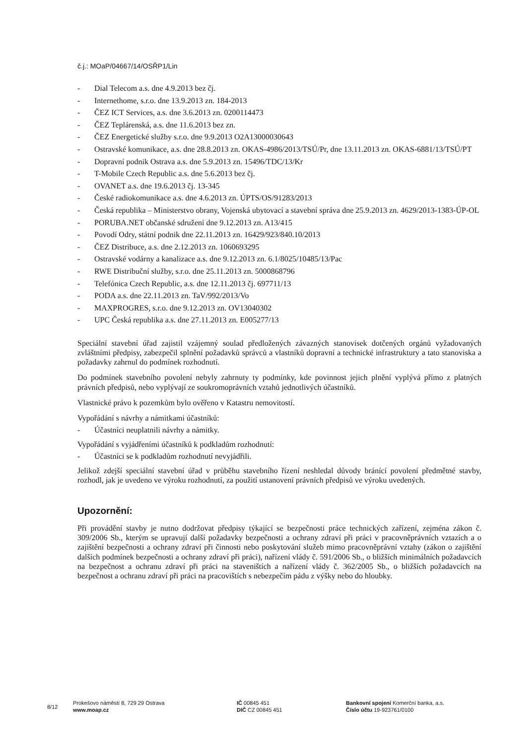č.j.: MOaP/04667/14/OSŘP1/Lin
- Dial Telecom a.s. dne 4.9.2013 bez čj.
- Internethome, s.r.o. dne 13.9.2013 zn. 184-2013
- ČEZ ICT Services, a.s. dne 3.6.2013 zn. 0200114473
- ČEZ Teplárenská, a.s. dne 11.6.2013 bez zn.
- ČEZ Energetické služby s.r.o. dne 9.9.2013 O2A13000030643
- Ostravské komunikace, a.s. dne 28.8.2013 zn. OKAS-4986/2013/TSÚ/Pr, dne 13.11.2013 zn. OKAS-6881/13/TSÚ/PT
- Dopravní podnik Ostrava a.s. dne 5.9.2013 zn. 15496/TDC/13/Kr
- T-Mobile Czech Republic a.s. dne 5.6.2013 bez čj.
- OVANET a.s. dne 19.6.2013 čj. 13-345
- České radiokomunikace a.s. dne 4.6.2013 zn. ÚPTS/OS/91283/2013
- Česká republika – Ministerstvo obrany, Vojenská ubytovací a stavební správa dne 25.9.2013 zn. 4629/2013-1383-ÚP-OL
- PORUBA.NET občanské sdružení dne 9.12.2013 zn. A13/415
- Povodí Odry, státní podnik dne 22.11.2013 zn. 16429/923/840.10/2013
- ČEZ Distribuce, a.s. dne 2.12.2013 zn. 1060693295
- Ostravské vodárny a kanalizace a.s. dne 9.12.2013 zn. 6.1/8025/10485/13/Pac
- RWE Distribuční služby, s.r.o. dne 25.11.2013 zn. 5000868796
- Telefónica Czech Republic, a.s. dne 12.11.2013 čj. 697711/13
- PODA a.s. dne 22.11.2013 zn. TaV/992/2013/Vo
- MAXPROGRES, s.r.o. dne 9.12.2013 zn. OV13040302
- UPC Česká republika a.s. dne 27.11.2013 zn. E005277/13
Speciální stavební úřad zajistil vzájemný soulad předložených závazných stanovisek dotčených orgánů vyžadovaných zvláštními předpisy, zabezpečil splnění požadavků správců a vlastníků dopravní a technické infrastruktury a tato stanoviska a požadavky zahrnul do podmínek rozhodnutí.
Do podmínek stavebního povolení nebyly zahrnuty ty podmínky, kde povinnost jejich plnění vyplývá přímo z platných právních předpisů, nebo vyplývají ze soukromoprávních vztahů jednotlivých účastníků.
Vlastnické právo k pozemkům bylo ověřeno v Katastru nemovitostí.
Vypořádání s návrhy a námitkami účastníků:
- Účastníci neuplatnili návrhy a námitky.
Vypořádání s vyjádřeními účastníků k podkladům rozhodnutí:
- Účastníci se k podkladům rozhodnutí nevyjádřili.
Jelikož zdejší speciální stavební úřad v průběhu stavebního řízení neshledal důvody bránící povolení předmětné stavby, rozhodl, jak je uvedeno ve výroku rozhodnutí, za použití ustanovení právních předpisů ve výroku uvedených.
Upozornění:
Při provádění stavby je nutno dodržovat předpisy týkající se bezpečnosti práce technických zařízení, zejména zákon č. 309/2006 Sb., kterým se upravují další požadavky bezpečnosti a ochrany zdraví při práci v pracovněprávních vztazích a o zajištění bezpečnosti a ochrany zdraví při činnosti nebo poskytování služeb mimo pracovněprávní vztahy (zákon o zajištění dalších podmínek bezpečnosti a ochrany zdraví při práci), nařízení vlády č. 591/2006 Sb., o bližších minimálních požadavcích na bezpečnost a ochranu zdraví při práci na staveništích a nařízení vlády č. 362/2005 Sb., o bližších požadavcích na bezpečnost a ochranu zdraví při práci na pracovištích s nebezpečím pádu z výšky nebo do hloubky.
8/12
Prokešovo náměstí 8, 729 29 Ostrava
www.moap.cz
IČ 00845 451
DIČ CZ 00845 451
Bankovní spojení Komerční banka, a.s.
Číslo účtu 19-923761/0100